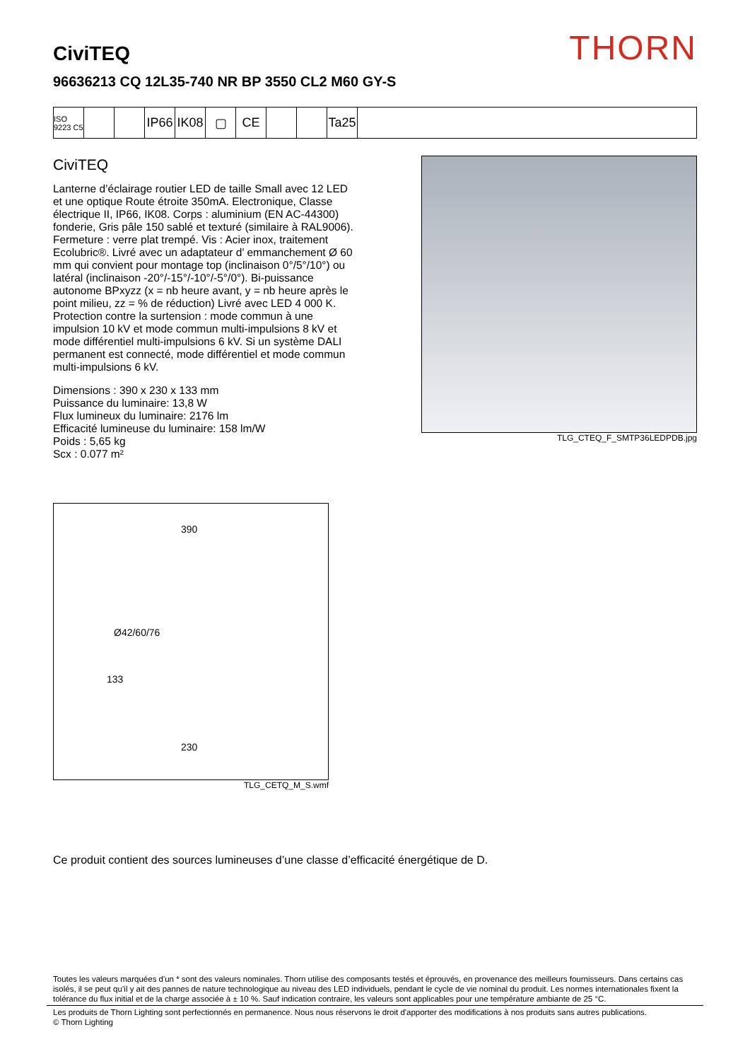THORN
CiviTEQ
96636213 CQ 12L35-740 NR BP 3550 CL2 M60 GY-S
ISO 9223 C5
IP66
IK08
▢ CE Ta25
CiviTEQ
Lanterne d’éclairage routier LED de taille Small avec 12 LED et une optique Route étroite 350mA. Electronique, Classe électrique II, IP66, IK08. Corps : aluminium (EN AC-44300) fonderie, Gris pâle 150 sablé et texturé (similaire à RAL9006). Fermeture : verre plat trempé. Vis : Acier inox, traitement Ecolubric®. Livré avec un adaptateur d’ emmanchement Ø 60 mm qui convient pour montage top (inclinaison 0°/5°/10°) ou latéral (inclinaison -20°/-15°/-10°/-5°/0°). Bi-puissance autonome BPxyzz (x = nb heure avant, y = nb heure après le point milieu, zz = % de réduction) Livré avec LED 4 000 K. Protection contre la surtension : mode commun à une impulsion 10 kV et mode commun multi-impulsions 8 kV et mode différentiel multi-impulsions 6 kV. Si un système DALI permanent est connecté, mode différentiel et mode commun multi-impulsions 6 kV.
Dimensions : 390 x 230 x 133 mm
Puissance du luminaire: 13,8 W
Flux lumineux du luminaire: 2176 lm
Efficacité lumineuse du luminaire: 158 lm/W
Poids : 5,65 kg
Scx : 0.077 m²
TLG_CTEQ_F_SMTP36LEDPDB.jpg
390
Ø42/60/76
133
230
TLG_CETQ_M_S.wmf
Ce produit contient des sources lumineuses d’une classe d’efficacité énergétique de D.
Toutes les valeurs marquées d'un * sont des valeurs nominales. Thorn utilise des composants testés et éprouvés, en provenance des meilleurs fournisseurs. Dans certains cas isolés, il se peut qu’il y ait des pannes de nature technologique au niveau des LED individuels, pendant le cycle de vie nominal du produit. Les normes internationales fixent la tolérance du flux initial et de la charge associée à ± 10 %. Sauf indication contraire, les valeurs sont applicables pour une température ambiante de 25 °C.
Les produits de Thorn Lighting sont perfectionnés en permanence. Nous nous réservons le droit d'apporter des modifications à nos produits sans autres publications.
© Thorn Lighting